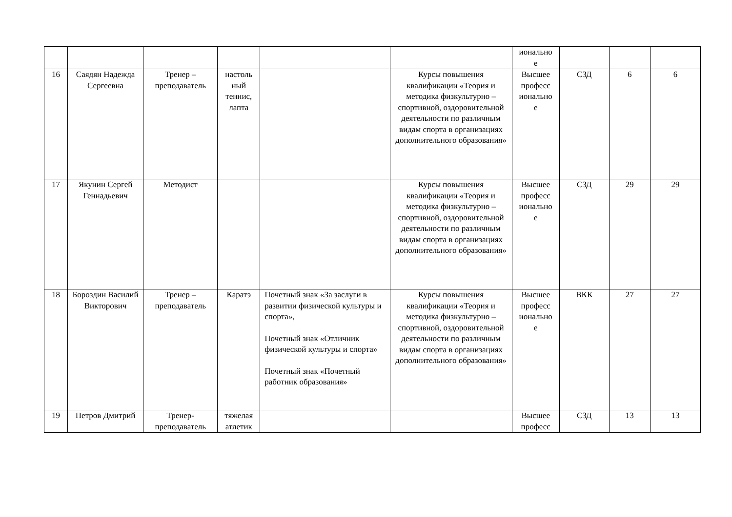| | | | | | | ионально е | | | |
| 16 | Саядян Надежда Сергеевна | Тренер – преподаватель | настоль ный теннис, лапта | | Курсы повышения квалификации «Теория и методика физкультурно – спортивной, оздоровительной деятельности по различным видам спорта в организациях дополнительного образования» | Высшее професс ионально е | СЗД | 6 | 6 |
| 17 | Якунин Сергей Геннадьевич | Методист | | | Курсы повышения квалификации «Теория и методика физкультурно – спортивной, оздоровительной деятельности по различным видам спорта в организациях дополнительного образования» | Высшее професс ионально е | СЗД | 29 | 29 |
| 18 | Бороздин Василий Викторович | Тренер – преподаватель | Каратэ | Почетный знак «За заслуги в развитии физической культуры и спорта», Почетный знак «Отличник физической культуры и спорта» Почетный знак «Почетный работник образования» | Курсы повышения квалификации «Теория и методика физкультурно – спортивной, оздоровительной деятельности по различным видам спорта в организациях дополнительного образования» | Высшее професс ионально е | ВКК | 27 | 27 |
| 19 | Петров Дмитрий | Тренер-преподаватель | тяжелая атлетик | | | Высшее професс | СЗД | 13 | 13 |